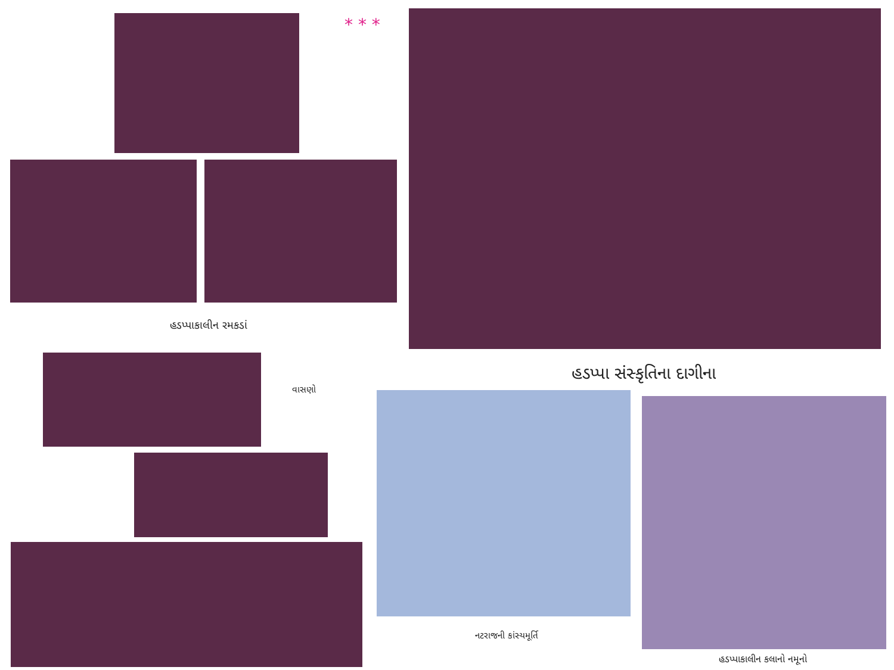* * *
હડપ્પાકાલીન રમકડાં
હડપ્પા સંસ્કૃતિના દાગીના
વાસણો
નટરાજની કાંસ્યમૂર્તિ
હડપ્પાકાલીન કલાનો નમૂનો